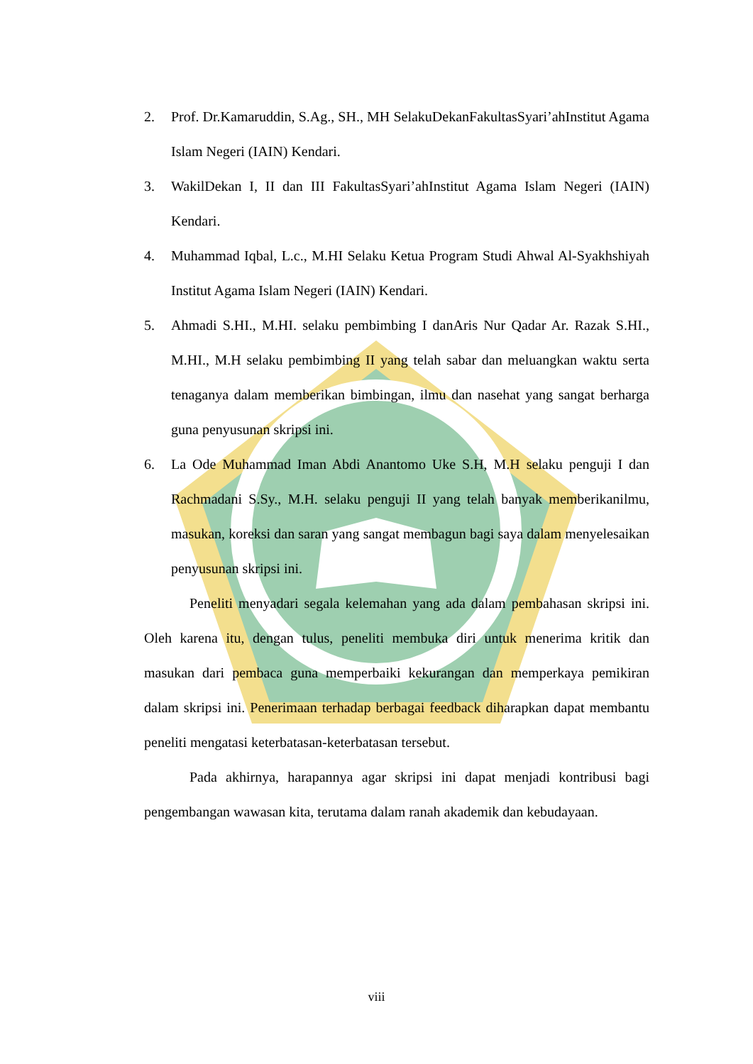2. Prof. Dr.Kamaruddin, S.Ag., SH., MH SelakuDekanFakultasSyari’ahInstitut Agama Islam Negeri (IAIN) Kendari.
3. WakilDekan I, II dan III FakultasSyari’ahInstitut Agama Islam Negeri (IAIN) Kendari.
4. Muhammad Iqbal, L.c., M.HI Selaku Ketua Program Studi Ahwal Al-Syakhshiyah Institut Agama Islam Negeri (IAIN) Kendari.
5. Ahmadi S.HI., M.HI. selaku pembimbing I danAris Nur Qadar Ar. Razak S.HI., M.HI., M.H selaku pembimbing II yang telah sabar dan meluangkan waktu serta tenaganya dalam memberikan bimbingan, ilmu dan nasehat yang sangat berharga guna penyusunan skripsi ini.
6. La Ode Muhammad Iman Abdi Anantomo Uke S.H, M.H selaku penguji I dan Rachmadani S.Sy., M.H. selaku penguji II yang telah banyak memberikanilmu, masukan, koreksi dan saran yang sangat membagun bagi saya dalam menyelesaikan penyusunan skripsi ini.
Peneliti menyadari segala kelemahan yang ada dalam pembahasan skripsi ini. Oleh karena itu, dengan tulus, peneliti membuka diri untuk menerima kritik dan masukan dari pembaca guna memperbaiki kekurangan dan memperkaya pemikiran dalam skripsi ini. Penerimaan terhadap berbagai feedback diharapkan dapat membantu peneliti mengatasi keterbatasan-keterbatasan tersebut.
Pada akhirnya, harapannya agar skripsi ini dapat menjadi kontribusi bagi pengembangan wawasan kita, terutama dalam ranah akademik dan kebudayaan.
viii